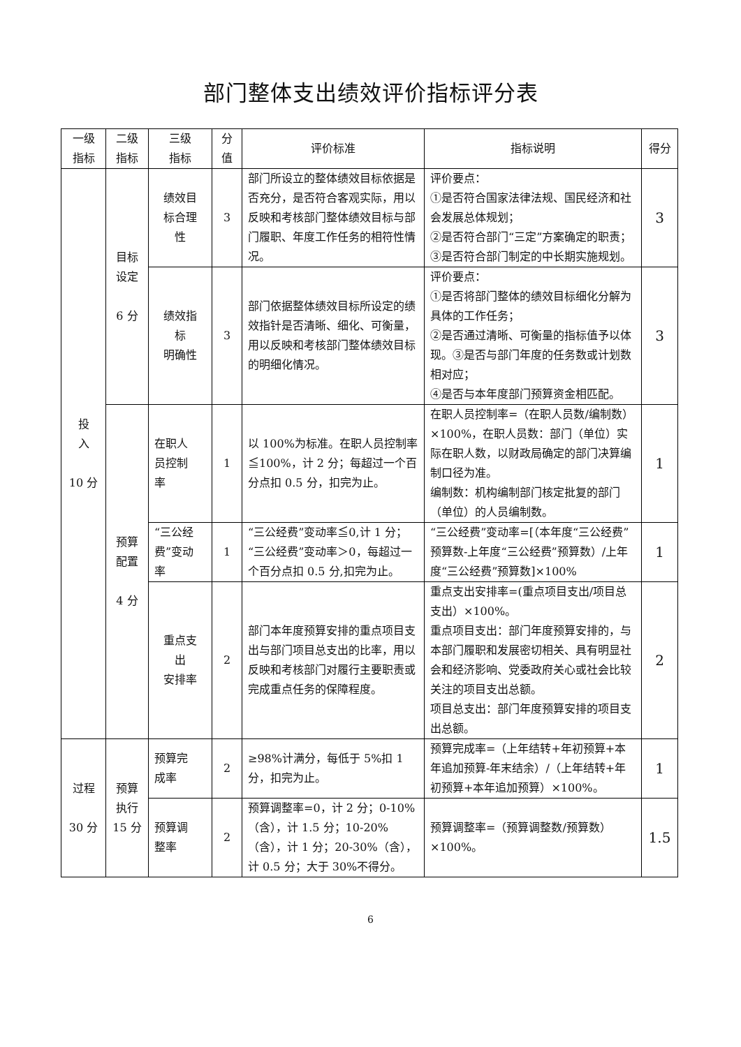部门整体支出绩效评价指标评分表
| 一级 指标 | 二级 指标 | 三级 指标 | 分 值 | 评价标准 | 指标说明 | 得分 |
| --- | --- | --- | --- | --- | --- | --- |
| 投 入 10 分 | 目标 设定 6 分 | 绩效目 标合理 性 | 3 | 部门所设立的整体绩效目标依据是否充分，是否符合客观实际，用以反映和考核部门整体绩效目标与部门履职、年度工作任务的相符性情况。 | 评价要点： ①是否符合国家法律法规、国民经济和社会发展总体规划； ②是否符合部门“三定”方案确定的职责； ③是否符合部门制定的中长期实施规划。 | 3 |
| | | 绩效指 标 明确性 | 3 | 部门依据整体绩效目标所设定的绩效指针是否清晰、细化、可衡量，用以反映和考核部门整体绩效目标的明细化情况。 | 评价要点： ①是否将部门整体的绩效目标细化分解为具体的工作任务； ②是否通过清晰、可衡量的指标值予以体现。③是否与部门年度的任务数或计划数相对应； ④是否与本年度部门预算资金相匹配。 | 3 |
| | 预算 配置 4 分 | 在职人 员控制 率 | 1 | 以 100%为标准。在职人员控制率≦100%，计 2 分；每超过一个百分点扣 0.5 分，扣完为止。 | 在职人员控制率=（在职人员数/编制数）×100%，在职人员数：部门（单位）实际在职人数，以财政局确定的部门决算编制口径为准。 编制数：机构编制部门核定批复的部门（单位）的人员编制数。 | 1 |
| | | “三公经 费”变动 率 | 1 | “三公经费”变动率≦0,计 1 分；“三公经费”变动率＞0，每超过一个百分点扣 0.5 分,扣完为止。 | “三公经费”变动率=[（本年度“三公经费”预算数-上年度“三公经费”预算数）/上年度“三公经费”预算数]×100% | 1 |
| | | 重点支 出 安排率 | 2 | 部门本年度预算安排的重点项目支出与部门项目总支出的比率，用以反映和考核部门对履行主要职责或完成重点任务的保障程度。 | 重点支出安排率=(重点项目支出/项目总支出）×100%。 重点项目支出：部门年度预算安排的，与本部门履职和发展密切相关、具有明显社会和经济影响、党委政府关心或社会比较关注的项目支出总额。 项目总支出：部门年度预算安排的项目支出总额。 | 2 |
| 过程 30 分 | 预算 执行 15 分 | 预算完 成率 | 2 | ≥98%计满分，每低于 5%扣 1 分，扣完为止。 | 预算完成率=（上年结转+年初预算+本年追加预算-年末结余）/（上年结转+年初预算+本年追加预算）×100%。 | 1 |
| | | 预算调 整率 | 2 | 预算调整率=0，计 2 分；0-10%（含），计 1.5 分；10-20%（含），计 1 分；20-30%（含），计 0.5 分；大于 30%不得分。 | 预算调整率=（预算调整数/预算数）×100%。 | 1.5 |
6